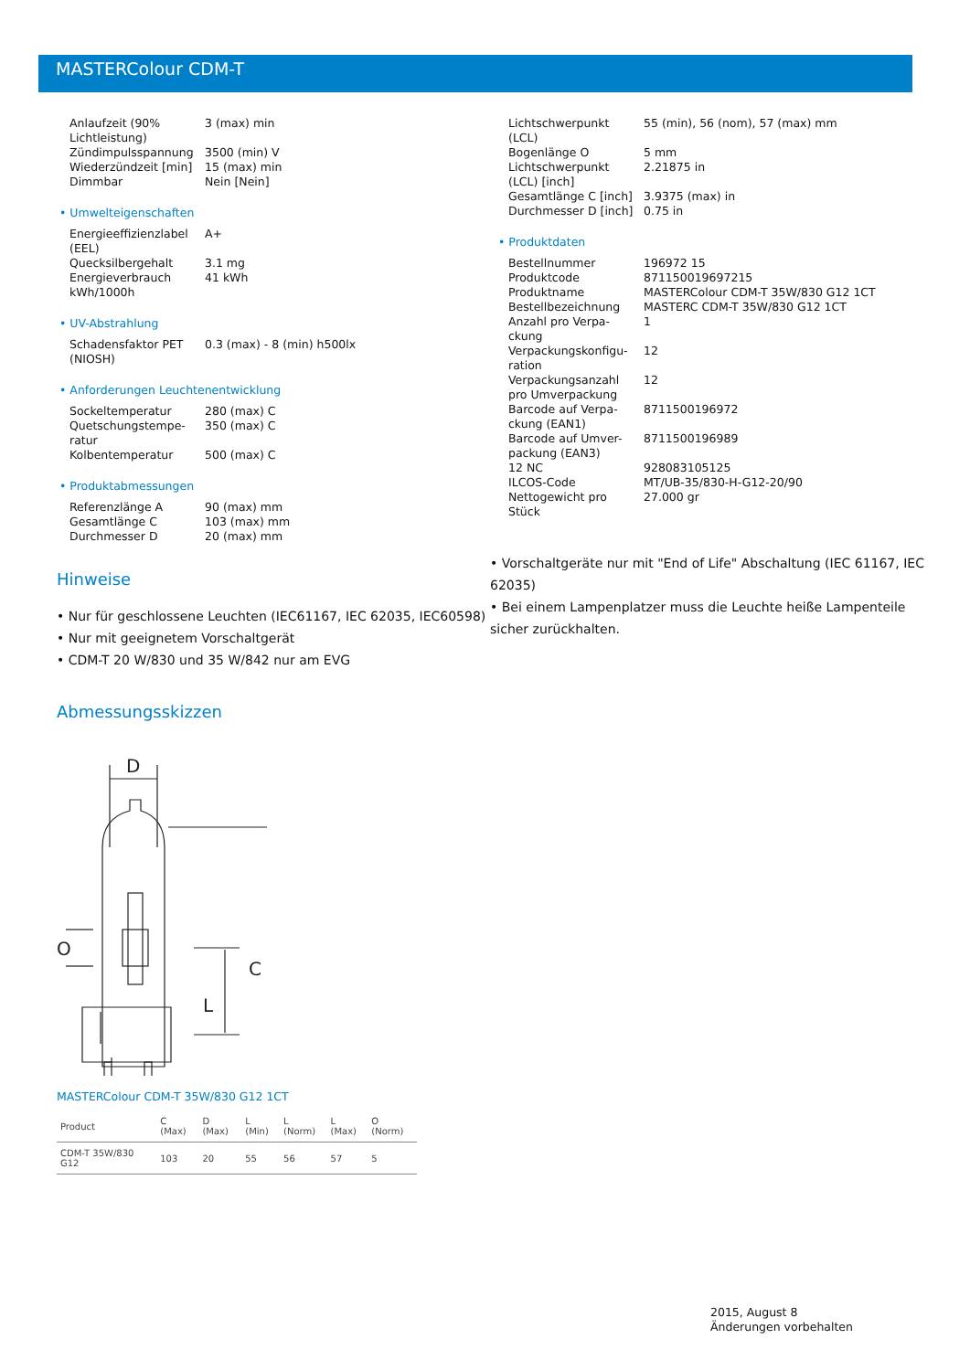MASTERColour CDM-T
| Anlaufzeit (90% Lichtleistung) | 3 (max) min |
| Zündimpulsspannung | 3500 (min) V |
| Wiederzündzeit [min] | 15 (max) min |
| Dimmbar | Nein [Nein] |
• Umwelteigenschaften
| Energieeffizienzlabel (EEL) | A+ |
| Quecksilbergehalt | 3.1 mg |
| Energieverbrauch kWh/1000h | 41 kWh |
• UV-Abstrahlung
| Schadensfaktor PET (NIOSH) | 0.3 (max) - 8 (min) h500lx |
• Anforderungen Leuchtenentwicklung
| Sockeltemperatur | 280 (max) C |
| Quetschungstempe-ratur | 350 (max) C |
| Kolbentemperatur | 500 (max) C |
• Produktabmessungen
| Referenzlänge A | 90 (max) mm |
| Gesamtlänge C | 103 (max) mm |
| Durchmesser D | 20 (max) mm |
Hinweise
• Nur für geschlossene Leuchten (IEC61167, IEC 62035, IEC60598)
• Nur mit geeignetem Vorschaltgerät
• CDM-T 20 W/830 und 35 W/842 nur am EVG
Abmessungsskizzen
D
C
L
O
MASTERColour CDM-T 35W/830 G12 1CT
| Product | C (Max) | D (Max) | L (Min) | L (Norm) | L (Max) | O (Norm) |
| --- | --- | --- | --- | --- | --- | --- |
| CDM-T 35W/830 G12 | 103 | 20 | 55 | 56 | 57 | 5 |
| Lichtschwerpunkt (LCL) | 55 (min), 56 (nom), 57 (max) mm |
| Bogenlänge O | 5 mm |
| Lichtschwerpunkt (LCL) [inch] | 2.21875 in |
| Gesamtlänge C [inch] | 3.9375 (max) in |
| Durchmesser D [inch] | 0.75 in |
• Produktdaten
| Bestellnummer | 196972 15 |
| Produktcode | 871150019697215 |
| Produktname | MASTERColour CDM-T 35W/830 G12 1CT |
| Bestellbezeichnung | MASTERC CDM-T 35W/830 G12 1CT |
| Anzahl pro Verpa-ckung | 1 |
| Verpackungskonfigu-ration | 12 |
| Verpackungsanzahl pro Umverpackung | 12 |
| Barcode auf Verpa-ckung (EAN1) | 8711500196972 |
| Barcode auf Umver-packung (EAN3) | 8711500196989 |
| 12 NC | 928083105125 |
| ILCOS-Code | MT/UB-35/830-H-G12-20/90 |
| Nettogewicht pro Stück | 27.000 gr |
• Vorschaltgeräte nur mit "End of Life" Abschaltung (IEC 61167, IEC 62035)
• Bei einem Lampenplatzer muss die Leuchte heiße Lampenteile sicher zurückhalten.
2015, August 8
Änderungen vorbehalten